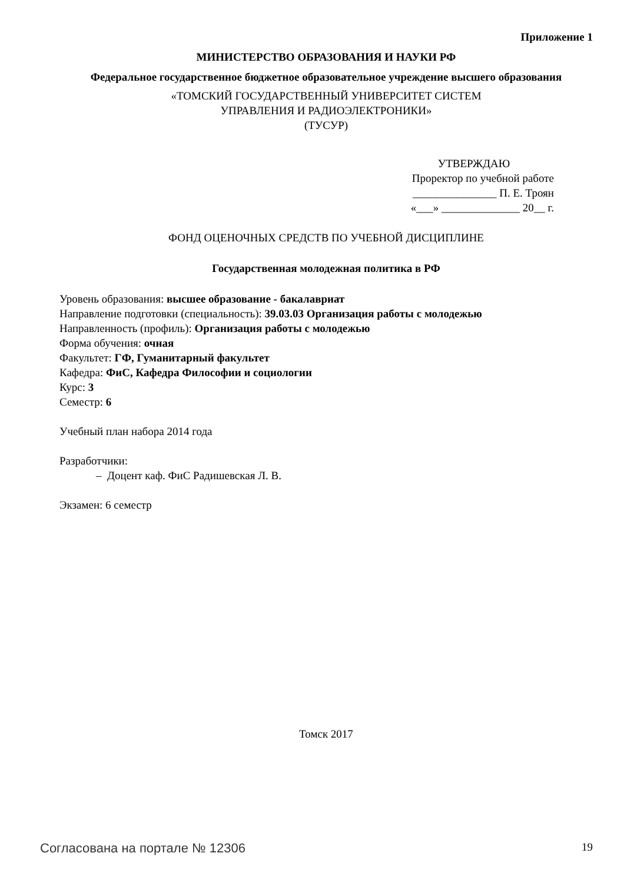Приложение 1
МИНИСТЕРСТВО ОБРАЗОВАНИЯ И НАУКИ РФ
Федеральное государственное бюджетное образовательное учреждение высшего образования
«ТОМСКИЙ ГОСУДАРСТВЕННЫЙ УНИВЕРСИТЕТ СИСТЕМ
УПРАВЛЕНИЯ И РАДИОЭЛЕКТРОНИКИ»
(ТУСУР)
УТВЕРЖДАЮ
Проректор по учебной работе
_______________ П. Е. Троян
«___» ______________ 20__ г.
ФОНД ОЦЕНОЧНЫХ СРЕДСТВ ПО УЧЕБНОЙ ДИСЦИПЛИНЕ
Государственная молодежная политика в РФ
Уровень образования: высшее образование - бакалавриат
Направление подготовки (специальность): 39.03.03 Организация работы с молодежью
Направленность (профиль): Организация работы с молодежью
Форма обучения: очная
Факультет: ГФ, Гуманитарный факультет
Кафедра: ФиС, Кафедра Философии и социологии
Курс: 3
Семестр: 6
Учебный план набора 2014 года
Разработчики:
– Доцент каф. ФиС Радишевская Л. В.
Экзамен: 6 семестр
Томск 2017
Согласована на портале № 12306 19